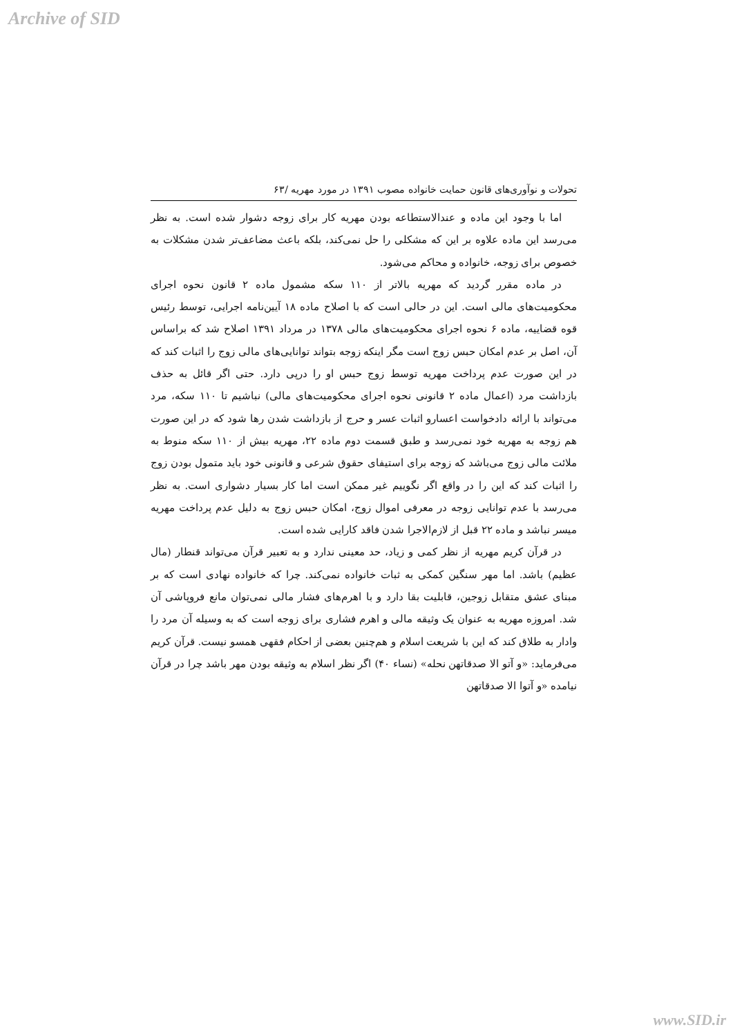Archive of SID
تحولات و نوآوری‌های قانون حمایت خانواده مصوب ۱۳۹۱ در مورد مهریه /۶۳
اما با وجود این ماده و عندالاستطاعه بودن مهریه کار برای زوجه دشوار شده است. به نظر می‌رسد این ماده علاوه بر این که مشکلی را حل نمی‌کند، بلکه باعث مضاعف‌تر شدن مشکلات به خصوص برای زوجه، خانواده و محاکم می‌شود.
در ماده مقرر گردید که مهریه بالاتر از ۱۱۰ سکه مشمول ماده ۲ قانون نحوه اجرای محکومیت‌های مالی است. این در حالی است که با اصلاح ماده ۱۸ آیین‌نامه اجرایی، توسط رئیس قوه قضاییه، ماده ۶ نحوه اجرای محکومیت‌های مالی ۱۳۷۸ در مرداد ۱۳۹۱ اصلاح شد که براساس آن، اصل بر عدم امکان حبس زوج است مگر اینکه زوجه بتواند توانایی‌های مالی زوج را اثبات کند که در این صورت عدم پرداخت مهریه توسط زوج حبس او را درپی دارد. حتی اگر قائل به حذف بازداشت مرد (اعمال ماده ۲ قانونی نحوه اجرای محکومیت‌های مالی) نباشیم تا ۱۱۰ سکه، مرد می‌تواند با ارائه دادخواست اعسارو اثبات عسر و حرج از بازداشت شدن رها شود که در این صورت هم زوجه به مهریه خود نمی‌رسد و طبق قسمت دوم ماده ۲۲، مهریه بیش از ۱۱۰ سکه منوط به ملائت مالی زوج می‌باشد که زوجه برای استیفای حقوق شرعی و قانونی خود باید متمول بودن زوج را اثبات کند که این را در واقع اگر نگوییم غیر ممکن است اما کار بسیار دشواری است. به نظر می‌رسد با عدم توانایی زوجه در معرفی اموال زوج، امکان حبس زوج به دلیل عدم پرداخت مهریه میسر نباشد و ماده ۲۲ قبل از لازم‌الاجرا شدن فاقد کارایی شده است.
در قرآن کریم مهریه از نظر کمی و زیاد، حد معینی ندارد و به تعبیر قرآن می‌تواند قنطار (مال عظیم) باشد. اما مهر سنگین کمکی به ثبات خانواده نمی‌کند. چرا که خانواده نهادی است که بر مبنای عشق متقابل زوجین، قابلیت بقا دارد و با اهرم‌های فشار مالی نمی‌توان مانع فروپاشی آن شد. امروزه مهریه به عنوان یک وثیقه مالی و اهرم فشاری برای زوجه است که به وسیله آن مرد را وادار به طلاق کند که این با شریعت اسلام و هم‌چنین بعضی از احکام فقهی همسو نیست. قرآن کریم می‌فرماید: «و آتو الا صدقاتهن نحله» (نساء ۴۰) اگر نظر اسلام به وثیقه بودن مهر باشد چرا در قرآن نیامده «و آتوا الا صدقاتهن
www.SID.ir